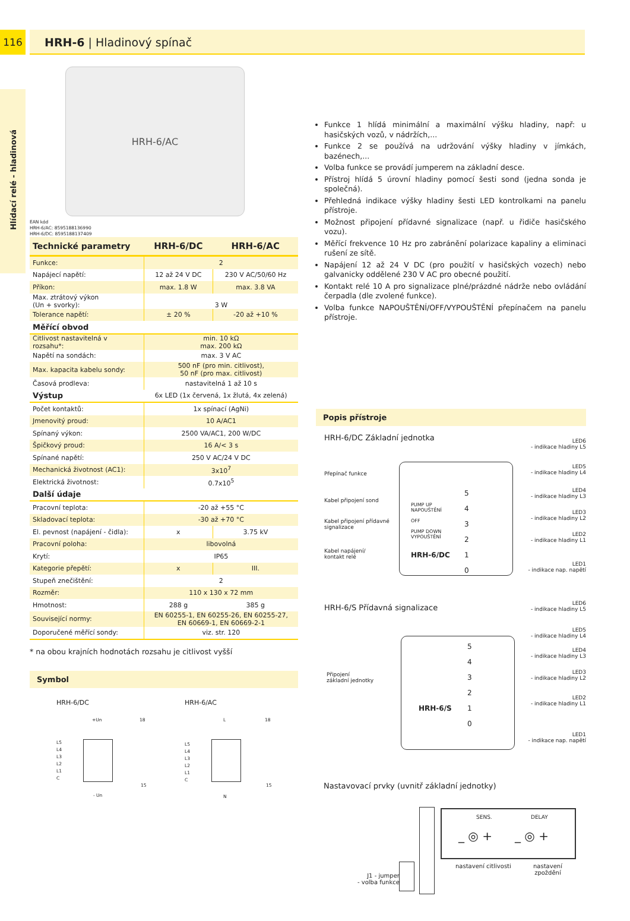116 HRH-6 | Hladinový spínač
Hlídací relé - hladinová
HRH-6/AC
EAN kód
HRH-6/AC: 8595188136990
HRH-6/DC: 8595188137409
| Technické parametry | HRH-6/DC | HRH-6/AC |
| --- | --- | --- |
| Funkce: | 2 | |
| Napájecí napětí: | 12 až 24 V DC | 230 V AC/50/60 Hz |
| Příkon: | max. 1.8 W | max. 3.8 VA |
| Max. ztrátový výkon (Un + svorky): | 3 W | |
| Tolerance napětí: | ± 20 % | -20 až +10 % |
| Měřící obvod | | |
| Citlivost nastavitelná v rozsahu*: | min. 10 kΩ max. 200 kΩ | |
| Napětí na sondách: | max. 3 V AC | |
| Max. kapacita kabelu sondy: | 500 nF (pro min. citlivost), 50 nF (pro max. citlivost) | |
| Časová prodleva: | nastavitelná 1 až 10 s | |
| Výstup | 6x LED (1x červená, 1x žlutá, 4x zelená) | |
| Počet kontaktů: | 1x spínací (AgNi) | |
| Jmenovitý proud: | 10 A/AC1 | |
| Spínaný výkon: | 2500 VA/AC1, 200 W/DC | |
| Špičkový proud: | 16 A/< 3 s | |
| Spínané napětí: | 250 V AC/24 V DC | |
| Mechanická životnost (AC1): | 3x10<sup>7</sup> | |
| Elektrická životnost: | 0.7x10<sup>5</sup> | |
| Další údaje | | |
| Pracovní teplota: | -20 až +55 °C | |
| Skladovací teplota: | -30 až +70 °C | |
| El. pevnost (napájení - čidla): | x | 3.75 kV |
| Pracovní poloha: | libovolná | |
| Krytí: | IP65 | |
| Kategorie přepětí: | x | III. |
| Stupeň znečištění: | 2 | |
| Rozměr: | 110 x 130 x 72 mm | |
| Hmotnost: | 288 g | 385 g |
| Související normy: | EN 60255-1, EN 60255-26, EN 60255-27, EN 60669-1, EN 60669-2-1 | |
| Doporučené měřící sondy: | viz. str. 120 | |
* na obou krajních hodnotách rozsahu je citlivost vyšší
Symbol
HRH-6/DC
+Un 18
L5
L4
L3
L2
L1
C
15
- Un
HRH-6/AC
L 18
L5
L4
L3
L2
L1
C
15
N
Funkce 1 hlídá minimální a maximální výšku hladiny, např: u hasičských vozů, v nádržích,...
Funkce 2 se používá na udržování výšky hladiny v jímkách, bazénech,...
Volba funkce se provádí jumperem na základní desce.
Přístroj hlídá 5 úrovní hladiny pomocí šesti sond (jedna sonda je společná).
Přehledná indikace výšky hladiny šesti LED kontrolkami na panelu přístroje.
Možnost připojení přídavné signalizace (např. u řidiče hasičského vozu).
Měřící frekvence 10 Hz pro zabránění polarizace kapaliny a eliminaci rušení ze sítě.
Napájení 12 až 24 V DC (pro použití v hasičských vozech) nebo galvanicky oddělené 230 V AC pro obecné použití.
Kontakt relé 10 A pro signalizace plné/prázdné nádrže nebo ovládání čerpadla (dle zvolené funkce).
Volba funkce NAPOUŠTĚNÍ/OFF/VYPOUŠTĚNÍ přepínačem na panelu přístroje.
Popis přístroje
HRH-6/DC Základní jednotka
PUMP UP
NAPOUŠTĚNÍ
OFF
PUMP DOWN
VYPOUŠTĚNÍ
HRH-6/DC
5
4
3
2
1
0
Přepínač funkce
Kabel připojení sond
Kabel připojení přídavné
signalizace
Kabel napájení/
kontakt relé
LED6
- indikace hladiny L5
LED5
- indikace hladiny L4
LED4
- indikace hladiny L3
LED3
- indikace hladiny L2
LED2
- indikace hladiny L1
LED1
- indikace nap. napětí
HRH-6/S Přídavná signalizace
HRH-6/S
5
4
3
2
1
0
Připojení
základní jednotky
LED6
- indikace hladiny L5
LED5
- indikace hladiny L4
LED4
- indikace hladiny L3
LED3
- indikace hladiny L2
LED2
- indikace hladiny L1
LED1
- indikace nap. napětí
Nastavovací prvky (uvnitř základní jednotky)
SENS. DELAY
_ ◎ + _ ◎ +
nastavení citlivosti
nastavení
zpoždění
J1 - jumper
- volba funkce